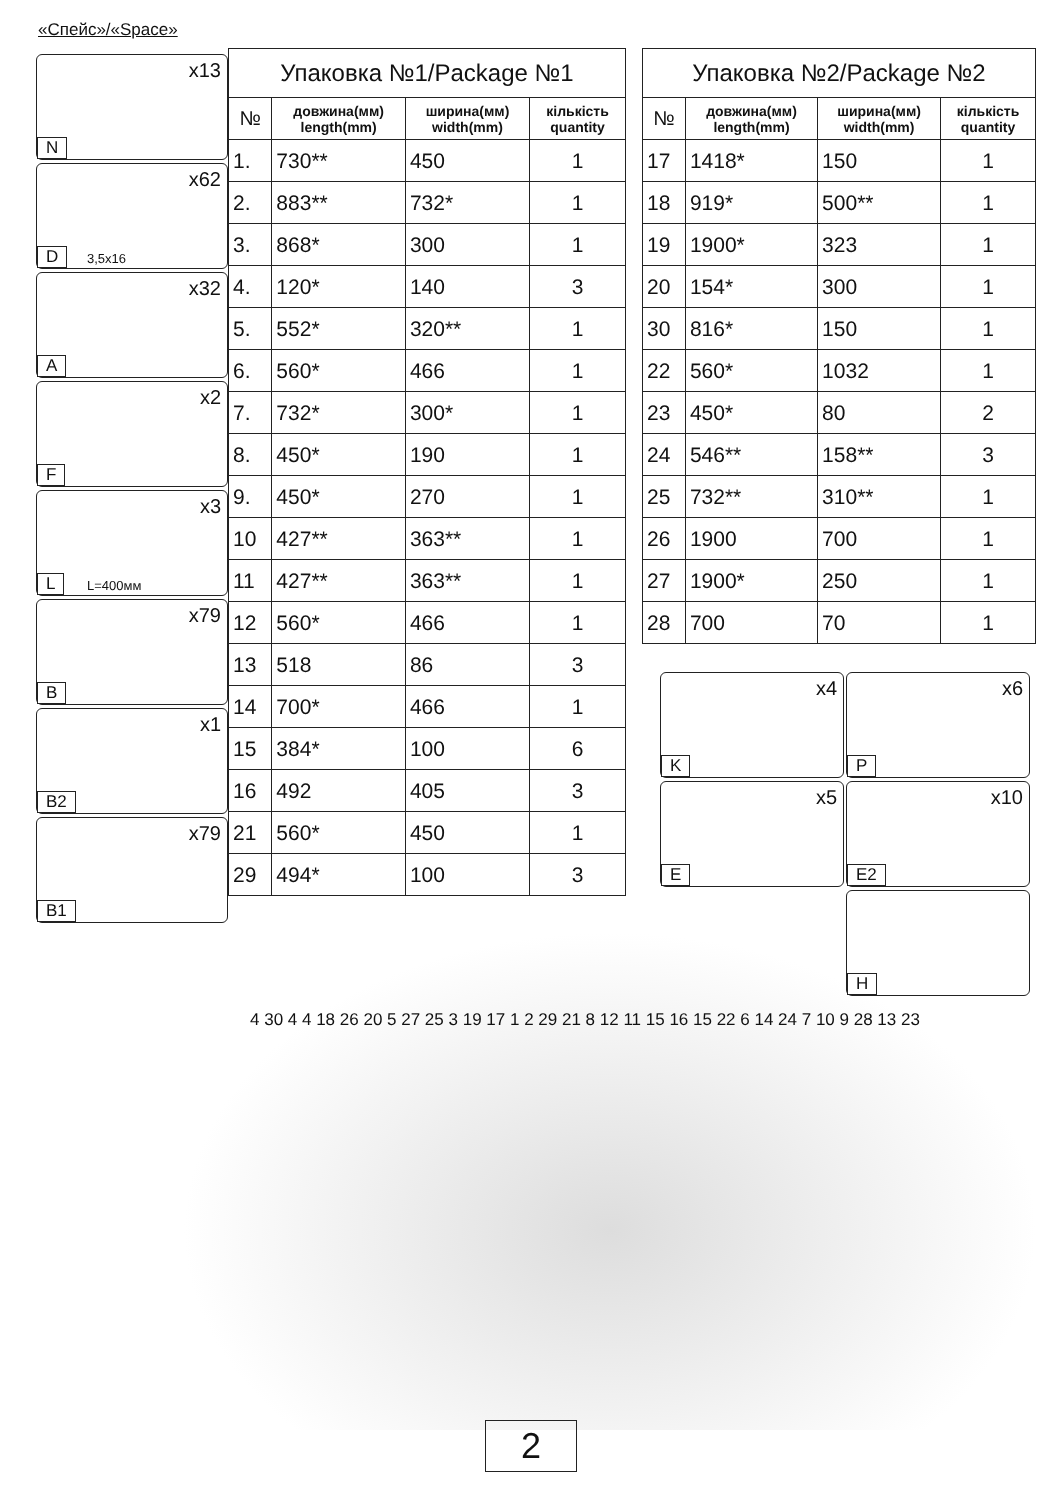«Спейс»/«Space»
x13
N
x62
D 3,5x16
x32
A
x2
F
x3
L L=400мм
x79
B
x1
B2
x79
B1
| Упаковка №1/Package №1 | | | |
| --- | --- | --- | --- |
| № | довжина(мм) length(mm) | ширина(мм) width(mm) | кількість quantity |
| 1. | 730** | 450 | 1 |
| 2. | 883** | 732* | 1 |
| 3. | 868* | 300 | 1 |
| 4. | 120* | 140 | 3 |
| 5. | 552* | 320** | 1 |
| 6. | 560* | 466 | 1 |
| 7. | 732* | 300* | 1 |
| 8. | 450* | 190 | 1 |
| 9. | 450* | 270 | 1 |
| 10 | 427** | 363** | 1 |
| 11 | 427** | 363** | 1 |
| 12 | 560* | 466 | 1 |
| 13 | 518 | 86 | 3 |
| 14 | 700* | 466 | 1 |
| 15 | 384* | 100 | 6 |
| 16 | 492 | 405 | 3 |
| 21 | 560* | 450 | 1 |
| 29 | 494* | 100 | 3 |
| Упаковка №2/Package №2 | | | |
| --- | --- | --- | --- |
| № | довжина(мм) length(mm) | ширина(мм) width(mm) | кількість quantity |
| 17 | 1418* | 150 | 1 |
| 18 | 919* | 500** | 1 |
| 19 | 1900* | 323 | 1 |
| 20 | 154* | 300 | 1 |
| 30 | 816* | 150 | 1 |
| 22 | 560* | 1032 | 1 |
| 23 | 450* | 80 | 2 |
| 24 | 546** | 158** | 3 |
| 25 | 732** | 310** | 1 |
| 26 | 1900 | 700 | 1 |
| 27 | 1900* | 250 | 1 |
| 28 | 700 | 70 | 1 |
x4
K
x6
P
x5
E
x10
E2
H
4 30 4 4 18 26 20 5 27 25 3 19 17 1 2 29 21 8 12 11 15 16 15 22 6 14 24 7 10 9 28 13 23
2